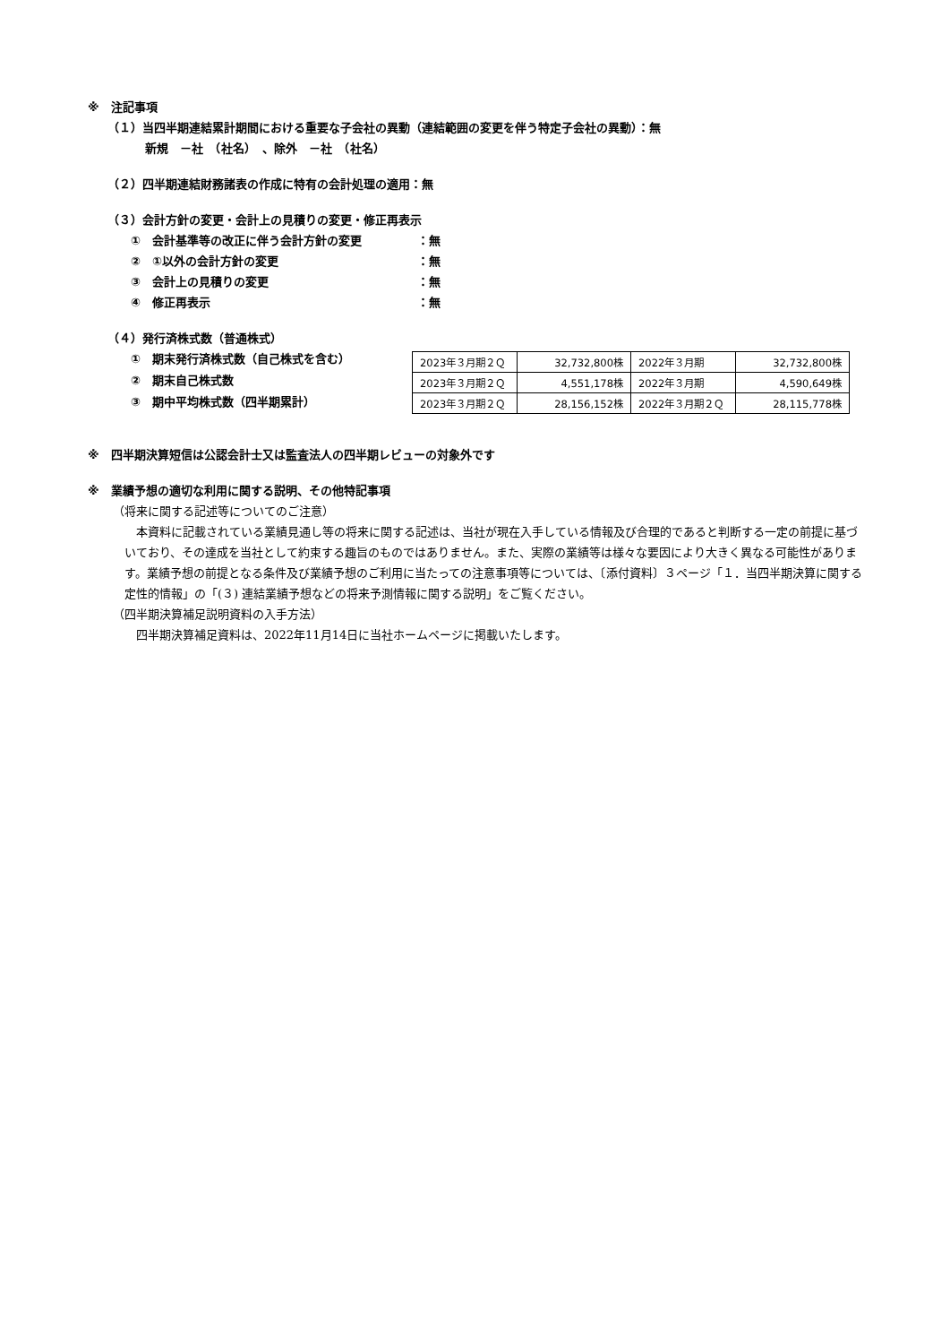※　注記事項
（１）当四半期連結累計期間における重要な子会社の異動（連結範囲の変更を伴う特定子会社の異動）：無
新規　－社　（社名）　、除外　－社　（社名）
（２）四半期連結財務諸表の作成に特有の会計処理の適用：無
（３）会計方針の変更・会計上の見積りの変更・修正再表示
①　会計基準等の改正に伴う会計方針の変更 ：無
②　①以外の会計方針の変更 ：無
③　会計上の見積りの変更 ：無
④　修正再表示 ：無
（４）発行済株式数（普通株式）
①　期末発行済株式数（自己株式を含む）
②　期末自己株式数
③　期中平均株式数（四半期累計）
| 2023年３月期２Ｑ | 32,732,800株 | 2022年３月期 | 32,732,800株 |
| 2023年３月期２Ｑ | 4,551,178株 | 2022年３月期 | 4,590,649株 |
| 2023年３月期２Ｑ | 28,156,152株 | 2022年３月期２Ｑ | 28,115,778株 |
※　四半期決算短信は公認会計士又は監査法人の四半期レビューの対象外です
※　業績予想の適切な利用に関する説明、その他特記事項
（将来に関する記述等についてのご注意）
本資料に記載されている業績見通し等の将来に関する記述は、当社が現在入手している情報及び合理的であると判断する一定の前提に基づいており、その達成を当社として約束する趣旨のものではありません。また、実際の業績等は様々な要因により大きく異なる可能性があります。業績予想の前提となる条件及び業績予想のご利用に当たっての注意事項等については、〔添付資料〕３ページ「１．当四半期決算に関する定性的情報」の「(３) 連結業績予想などの将来予測情報に関する説明」をご覧ください。
（四半期決算補足説明資料の入手方法）
四半期決算補足資料は、2022年11月14日に当社ホームページに掲載いたします。